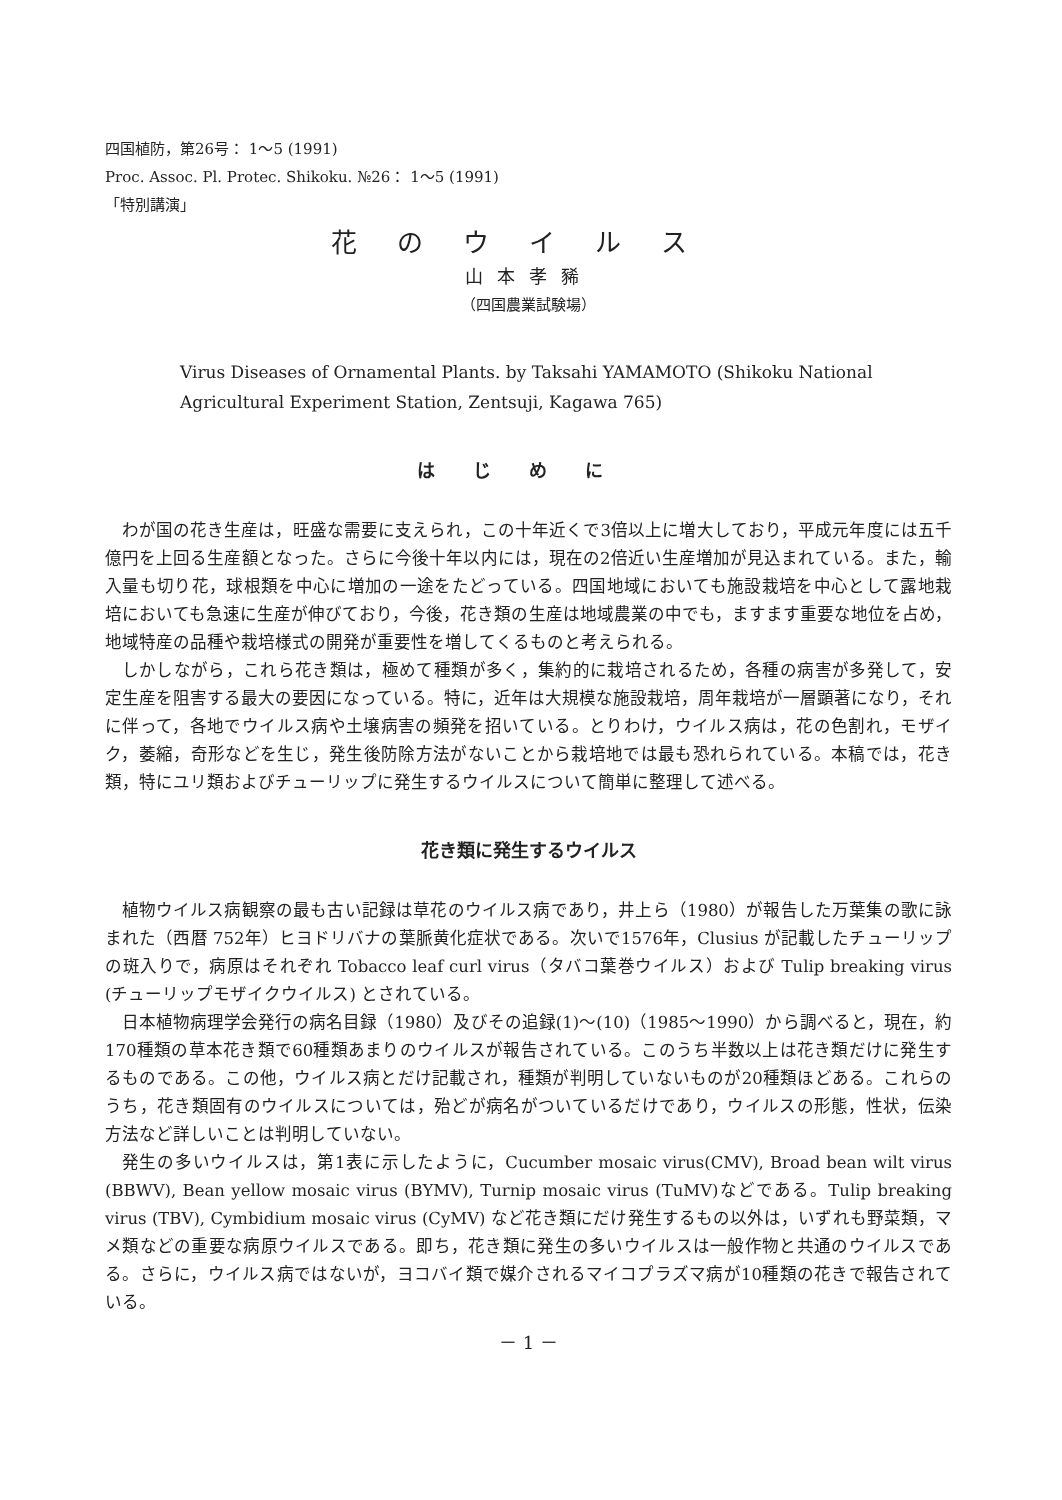四国植防，第26号： 1～5 (1991)
Proc. Assoc. Pl. Protec. Shikoku. №26： 1～5 (1991)
「特別講演」
花のウイルス
山本孝豨
（四国農業試験場）
Virus Diseases of Ornamental Plants. by Taksahi YAMAMOTO (Shikoku National Agricultural Experiment Station, Zentsuji, Kagawa 765)
はじめに
わが国の花き生産は，旺盛な需要に支えられ，この十年近くで3倍以上に増大しており，平成元年度には五千億円を上回る生産額となった。さらに今後十年以内には，現在の2倍近い生産増加が見込まれている。また，輸入量も切り花，球根類を中心に増加の一途をたどっている。四国地域においても施設栽培を中心として露地栽培においても急速に生産が伸びており，今後，花き類の生産は地域農業の中でも，ますます重要な地位を占め，地域特産の品種や栽培様式の開発が重要性を増してくるものと考えられる。
しかしながら，これら花き類は，極めて種類が多く，集約的に栽培されるため，各種の病害が多発して，安定生産を阻害する最大の要因になっている。特に，近年は大規模な施設栽培，周年栽培が一層顕著になり，それに伴って，各地でウイルス病や土壌病害の頻発を招いている。とりわけ，ウイルス病は，花の色割れ，モザイク，萎縮，奇形などを生じ，発生後防除方法がないことから栽培地では最も恐れられている。本稿では，花き類，特にユリ類およびチューリップに発生するウイルスについて簡単に整理して述べる。
花き類に発生するウイルス
植物ウイルス病観察の最も古い記録は草花のウイルス病であり，井上ら（1980）が報告した万葉集の歌に詠まれた（西暦 752年）ヒヨドリバナの葉脈黄化症状である。次いで1576年，Clusius が記載したチューリップの斑入りで，病原はそれぞれ Tobacco leaf curl virus（タバコ葉巻ウイルス）および Tulip breaking virus (チューリップモザイクウイルス) とされている。
日本植物病理学会発行の病名目録（1980）及びその追録(1)～(10)（1985～1990）から調べると，現在，約 170種類の草本花き類で60種類あまりのウイルスが報告されている。このうち半数以上は花き類だけに発生するものである。この他，ウイルス病とだけ記載され，種類が判明していないものが20種類ほどある。これらのうち，花き類固有のウイルスについては，殆どが病名がついているだけであり，ウイルスの形態，性状，伝染方法など詳しいことは判明していない。
発生の多いウイルスは，第1表に示したように，Cucumber mosaic virus(CMV), Broad bean wilt virus (BBWV), Bean yellow mosaic virus (BYMV), Turnip mosaic virus (TuMV)などである。Tulip breaking virus (TBV), Cymbidium mosaic virus (CyMV) など花き類にだけ発生するもの以外は，いずれも野菜類，マメ類などの重要な病原ウイルスである。即ち，花き類に発生の多いウイルスは一般作物と共通のウイルスである。さらに，ウイルス病ではないが，ヨコバイ類で媒介されるマイコプラズマ病が10種類の花きで報告されている。
－ 1 －